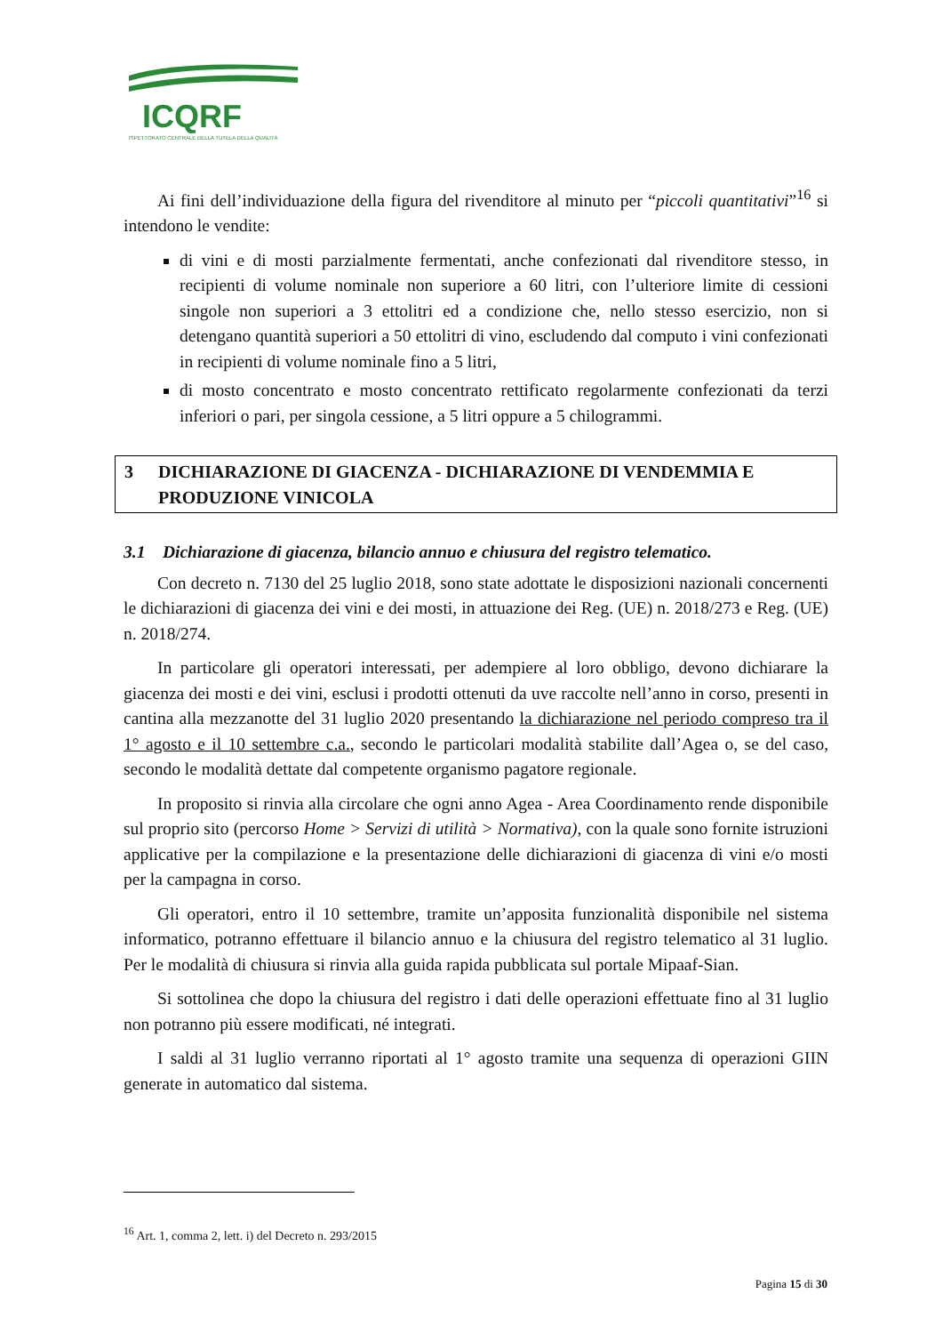ICQRF
ISPETTORATO CENTRALE DELLA TUTELA DELLA QUALITÀ
Ai fini dell’individuazione della figura del rivenditore al minuto per “piccoli quantitativi”<sup>16</sup> si intendono le vendite:
di vini e di mosti parzialmente fermentati, anche confezionati dal rivenditore stesso, in recipienti di volume nominale non superiore a 60 litri, con l’ulteriore limite di cessioni singole non superiori a 3 ettolitri ed a condizione che, nello stesso esercizio, non si detengano quantità superiori a 50 ettolitri di vino, escludendo dal computo i vini confezionati in recipienti di volume nominale fino a 5 litri,
di mosto concentrato e mosto concentrato rettificato regolarmente confezionati da terzi inferiori o pari, per singola cessione, a 5 litri oppure a 5 chilogrammi.
3 DICHIARAZIONE DI GIACENZA - DICHIARAZIONE DI VENDEMMIA E PRODUZIONE VINICOLA
3.1 Dichiarazione di giacenza, bilancio annuo e chiusura del registro telematico.
Con decreto n. 7130 del 25 luglio 2018, sono state adottate le disposizioni nazionali concernenti le dichiarazioni di giacenza dei vini e dei mosti, in attuazione dei Reg. (UE) n. 2018/273 e Reg. (UE) n. 2018/274.
In particolare gli operatori interessati, per adempiere al loro obbligo, devono dichiarare la giacenza dei mosti e dei vini, esclusi i prodotti ottenuti da uve raccolte nell’anno in corso, presenti in cantina alla mezzanotte del 31 luglio 2020 presentando la dichiarazione nel periodo compreso tra il 1° agosto e il 10 settembre c.a., secondo le particolari modalità stabilite dall’Agea o, se del caso, secondo le modalità dettate dal competente organismo pagatore regionale.
In proposito si rinvia alla circolare che ogni anno Agea - Area Coordinamento rende disponibile sul proprio sito (percorso Home > Servizi di utilità > Normativa), con la quale sono fornite istruzioni applicative per la compilazione e la presentazione delle dichiarazioni di giacenza di vini e/o mosti per la campagna in corso.
Gli operatori, entro il 10 settembre, tramite un’apposita funzionalità disponibile nel sistema informatico, potranno effettuare il bilancio annuo e la chiusura del registro telematico al 31 luglio. Per le modalità di chiusura si rinvia alla guida rapida pubblicata sul portale Mipaaf-Sian.
Si sottolinea che dopo la chiusura del registro i dati delle operazioni effettuate fino al 31 luglio non potranno più essere modificati, né integrati.
I saldi al 31 luglio verranno riportati al 1° agosto tramite una sequenza di operazioni GIIN generate in automatico dal sistema.
<sup>16</sup> Art. 1, comma 2, lett. i) del Decreto n. 293/2015
Pagina 15 di 30